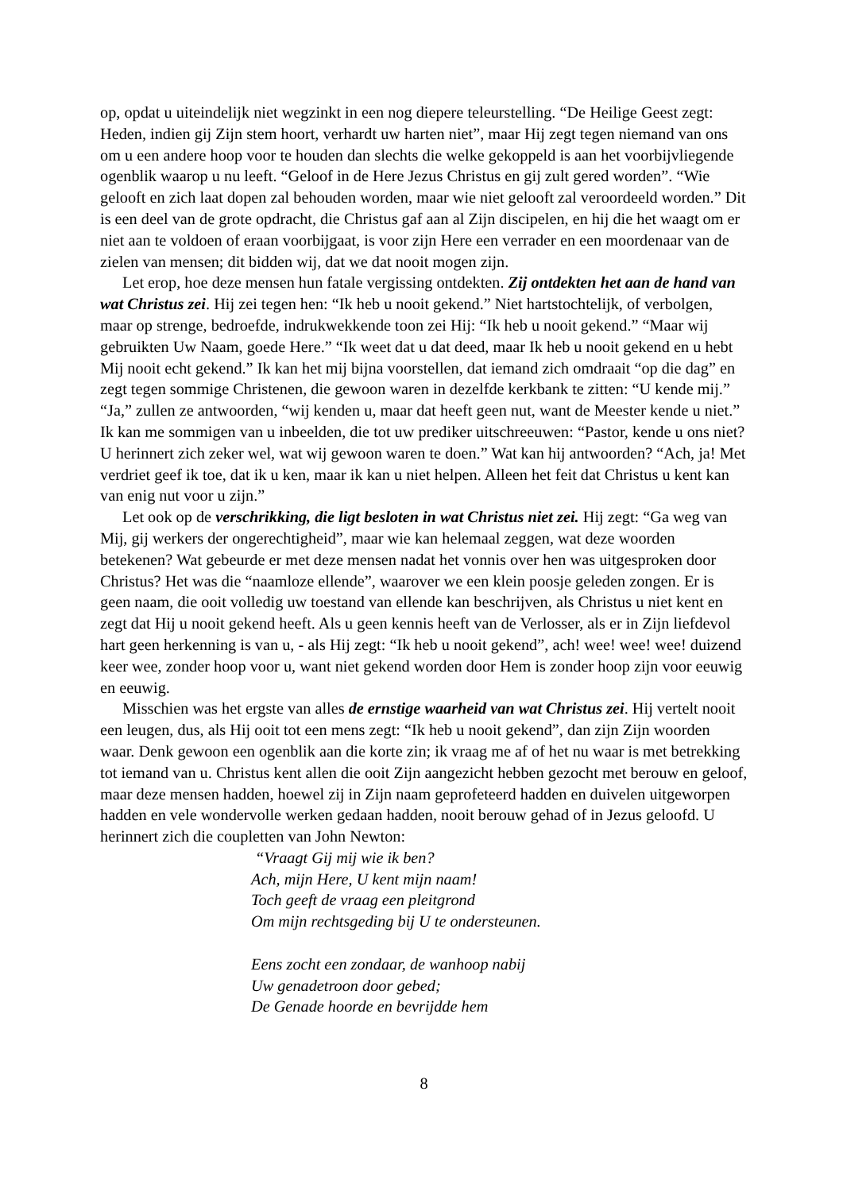op, opdat u uiteindelijk niet wegzinkt in een nog diepere teleurstelling. “De Heilige Geest zegt: Heden, indien gij Zijn stem hoort, verhardt uw harten niet”, maar Hij zegt tegen niemand van ons om u een andere hoop voor te houden dan slechts die welke gekoppeld is aan het voorbijvliegende ogenblik waarop u nu leeft. “Geloof in de Here Jezus Christus en gij zult gered worden”. “Wie gelooft en zich laat dopen zal behouden worden, maar wie niet gelooft zal veroordeeld worden.” Dit is een deel van de grote opdracht, die Christus gaf aan al Zijn discipelen, en hij die het waagt om er niet aan te voldoen of eraan voorbijgaat, is voor zijn Here een verrader en een moordenaar van de zielen van mensen; dit bidden wij, dat we dat nooit mogen zijn.
Let erop, hoe deze mensen hun fatale vergissing ontdekten. Zij ontdekten het aan de hand van wat Christus zei. Hij zei tegen hen: “Ik heb u nooit gekend.” Niet hartstochtelijk, of verbolgen, maar op strenge, bedroefde, indrukwekkende toon zei Hij: “Ik heb u nooit gekend.” “Maar wij gebruikten Uw Naam, goede Here.” “Ik weet dat u dat deed, maar Ik heb u nooit gekend en u hebt Mij nooit echt gekend.” Ik kan het mij bijna voorstellen, dat iemand zich omdraait “op die dag” en zegt tegen sommige Christenen, die gewoon waren in dezelfde kerkbank te zitten: “U kende mij.” “Ja,” zullen ze antwoorden, “wij kenden u, maar dat heeft geen nut, want de Meester kende u niet.” Ik kan me sommigen van u inbeelden, die tot uw prediker uitschreeuwen: “Pastor, kende u ons niet? U herinnert zich zeker wel, wat wij gewoon waren te doen.” Wat kan hij antwoorden? “Ach, ja! Met verdriet geef ik toe, dat ik u ken, maar ik kan u niet helpen. Alleen het feit dat Christus u kent kan van enig nut voor u zijn.”
Let ook op de verschrikking, die ligt besloten in wat Christus niet zei. Hij zegt: “Ga weg van Mij, gij werkers der ongerechtigheid”, maar wie kan helemaal zeggen, wat deze woorden betekenen? Wat gebeurde er met deze mensen nadat het vonnis over hen was uitgesproken door Christus? Het was die “naamloze ellende”, waarover we een klein poosje geleden zongen. Er is geen naam, die ooit volledig uw toestand van ellende kan beschrijven, als Christus u niet kent en zegt dat Hij u nooit gekend heeft. Als u geen kennis heeft van de Verlosser, als er in Zijn liefdevol hart geen herkenning is van u, - als Hij zegt: “Ik heb u nooit gekend”, ach! wee! wee! wee! duizend keer wee, zonder hoop voor u, want niet gekend worden door Hem is zonder hoop zijn voor eeuwig en eeuwig.
Misschien was het ergste van alles de ernstige waarheid van wat Christus zei. Hij vertelt nooit een leugen, dus, als Hij ooit tot een mens zegt: “Ik heb u nooit gekend”, dan zijn Zijn woorden waar. Denk gewoon een ogenblik aan die korte zin; ik vraag me af of het nu waar is met betrekking tot iemand van u. Christus kent allen die ooit Zijn aangezicht hebben gezocht met berouw en geloof, maar deze mensen hadden, hoewel zij in Zijn naam geprofeteerd hadden en duivelen uitgeworpen hadden en vele wondervolle werken gedaan hadden, nooit berouw gehad of in Jezus geloofd. U herinnert zich die coupletten van John Newton:
“Vraagt Gij mij wie ik ben?
Ach, mijn Here, U kent mijn naam!
Toch geeft de vraag een pleitgrond
Om mijn rechtsgeding bij U te ondersteunen.
Eens zocht een zondaar, de wanhoop nabij
Uw genadetroon door gebed;
De Genade hoorde en bevrijdde hem
8